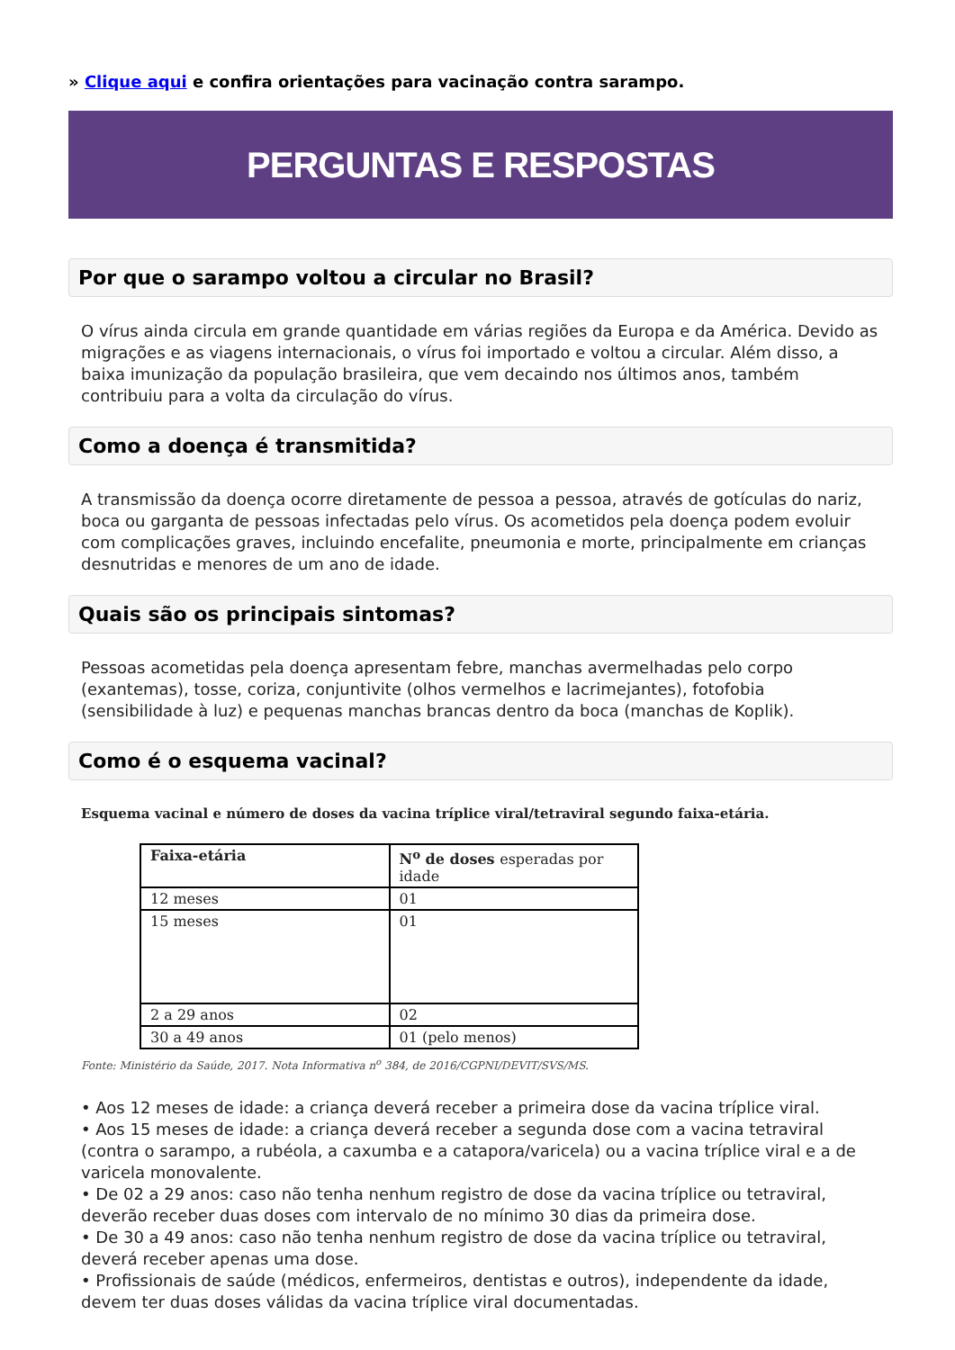» Clique aqui e confira orientações para vacinação contra sarampo.
PERGUNTAS E RESPOSTAS
Por que o sarampo voltou a circular no Brasil?
O vírus ainda circula em grande quantidade em várias regiões da Europa e da América. Devido as migrações e as viagens internacionais, o vírus foi importado e voltou a circular. Além disso, a baixa imunização da população brasileira, que vem decaindo nos últimos anos, também contribuiu para a volta da circulação do vírus.
Como a doença é transmitida?
A transmissão da doença ocorre diretamente de pessoa a pessoa, através de gotículas do nariz, boca ou garganta de pessoas infectadas pelo vírus. Os acometidos pela doença podem evoluir com complicações graves, incluindo encefalite, pneumonia e morte, principalmente em crianças desnutridas e menores de um ano de idade.
Quais são os principais sintomas?
Pessoas acometidas pela doença apresentam febre, manchas avermelhadas pelo corpo (exantemas), tosse, coriza, conjuntivite (olhos vermelhos e lacrimejantes), fotofobia (sensibilidade à luz) e pequenas manchas brancas dentro da boca (manchas de Koplik).
Como é o esquema vacinal?
Esquema vacinal e número de doses da vacina tríplice viral/tetraviral segundo faixa-etária.
| Faixa-etária | N<sup>o</sup> de doses esperadas por idade |
| --- | --- |
| 12 meses | 01 |
| 15 meses | 01 |
| 2 a 29 anos | 02 |
| 30 a 49 anos | 01 (pelo menos) |
Fonte: Ministério da Saúde, 2017. Nota Informativa n<sup>o</sup> 384, de 2016/CGPNI/DEVIT/SVS/MS.
• Aos 12 meses de idade: a criança deverá receber a primeira dose da vacina tríplice viral.
• Aos 15 meses de idade: a criança deverá receber a segunda dose com a vacina tetraviral (contra o sarampo, a rubéola, a caxumba e a catapora/varicela) ou a vacina tríplice viral e a de varicela monovalente.
• De 02 a 29 anos: caso não tenha nenhum registro de dose da vacina tríplice ou tetraviral, deverão receber duas doses com intervalo de no mínimo 30 dias da primeira dose.
• De 30 a 49 anos: caso não tenha nenhum registro de dose da vacina tríplice ou tetraviral, deverá receber apenas uma dose.
• Profissionais de saúde (médicos, enfermeiros, dentistas e outros), independente da idade, devem ter duas doses válidas da vacina tríplice viral documentadas.